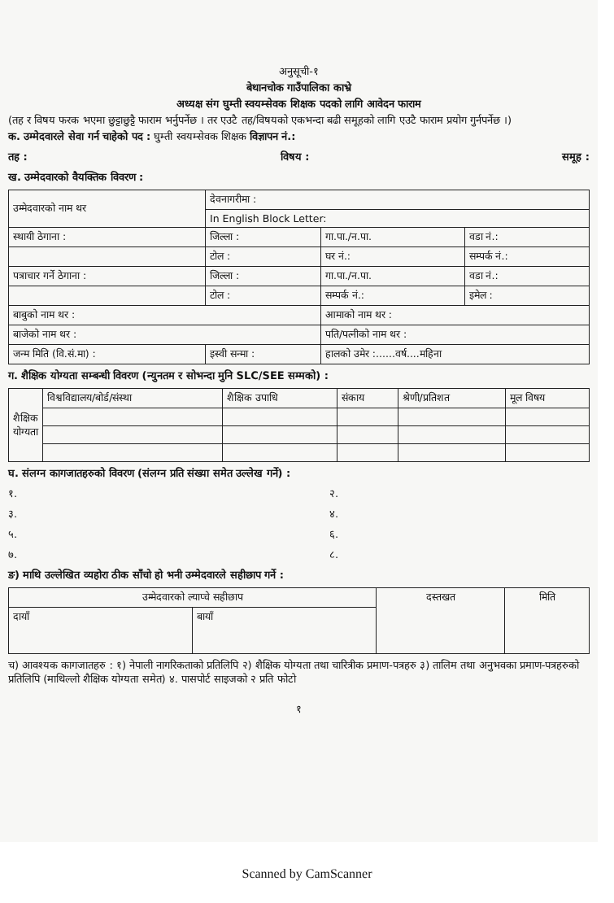अनुसूची-१
बेथानचोक गाउँपालिका काभ्रे
अध्यक्ष संग घुम्ती स्वयम्सेवक शिक्षक पदको लागि आवेदन फाराम
(तह र विषय फरक भएमा छुट्टाछुट्टै फाराम भर्नुपर्नेछ । तर एउटै तह/विषयको एकभन्दा बढी समूहको लागि एउटै फाराम प्रयोग गुर्नपर्नेछ ।)
क. उम्मेदवारले सेवा गर्न चाहेको पद : घुम्ती स्वयम्सेवक शिक्षक विज्ञापन नं.:
तह : विषय : समूह :
ख. उम्मेदवारको वैयक्तिक विवरण :
| उम्मेदवारको नाम थर | देवनागरीमा : | | |
| | In English Block Letter: | | |
| स्थायी ठेगाना : | जिल्ला : | गा.पा./न.पा. | वडा नं.: |
| | टोल : | घर नं.: | सम्पर्क नं.: |
| पत्राचार गर्ने ठेगाना : | जिल्ला : | गा.पा./न.पा. | वडा नं.: |
| | टोल : | सम्पर्क नं.: | इमेल : |
| बाबुको नाम थर : | | आमाको नाम थर : | |
| बाजेको नाम थर : | | पति/पत्नीको नाम थर : | |
| जन्म मिति (वि.सं.मा) : | इस्वी सन्मा : | हालको उमेर :......वर्ष....महिना | |
ग. शैक्षिक योग्यता सम्बन्धी विवरण (न्युनतम र सोभन्दा मुनि SLC/SEE सम्मको) :
| शैक्षिक योग्यता | विश्वविद्यालय/बोर्ड/संस्था | शैक्षिक उपाधि | संकाय | श्रेणी/प्रतिशत | मूल विषय |
| --- | --- | --- | --- | --- | --- |
घ. संलग्न कागजातहरुको विवरण (संलग्न प्रति संख्या समेत उल्लेख गर्ने) :
१. २.
३. ४.
५. ६.
७. ८.
ङ) माथि उल्लेखित व्यहोरा ठीक साँचो हो भनी उम्मेदवारले सहीछाप गर्ने :
| उम्मेदवारको ल्याप्चे सहीछाप | | दस्तखत | मिति |
| --- | --- | --- | --- |
| दायाँ | बायाँ | | |
च) आवश्यक कागजातहरु : १) नेपाली नागरिकताको प्रतिलिपि २) शैक्षिक योग्यता तथा चारित्रीक प्रमाण-पत्रहरु ३) तालिम तथा अनुभवका प्रमाण-पत्रहरुको प्रतिलिपि (माथिल्लो शैक्षिक योग्यता समेत) ४. पासपोर्ट साइजको २ प्रति फोटो
१
Scanned by CamScanner